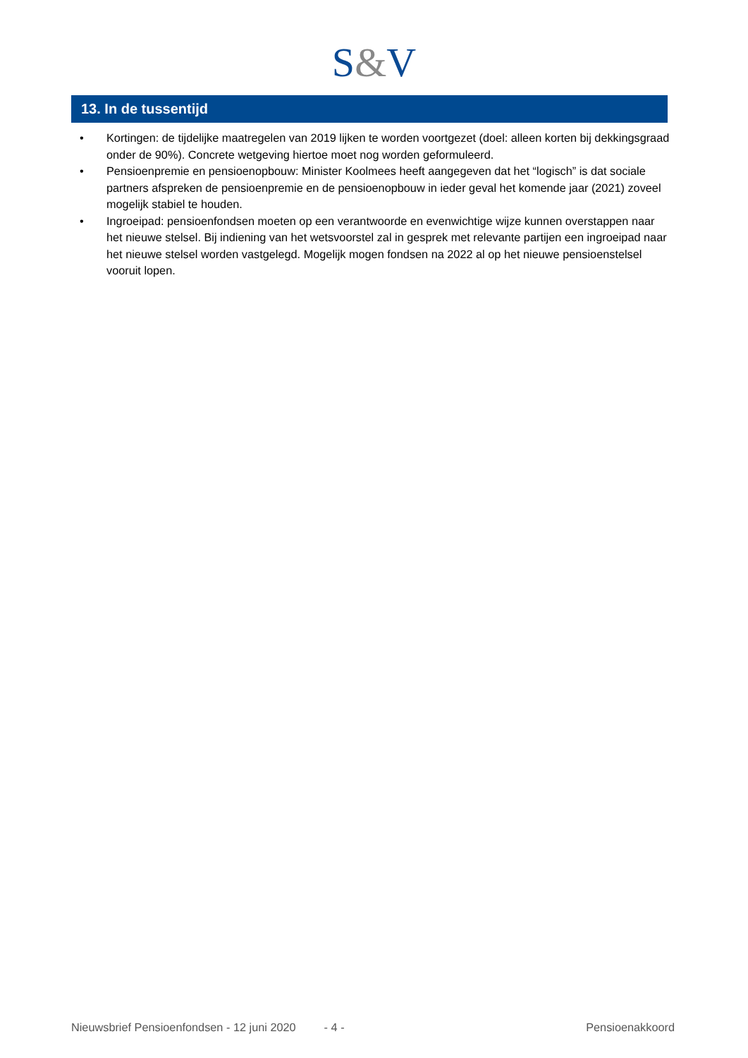S&V
13. In de tussentijd
• Kortingen: de tijdelijke maatregelen van 2019 lijken te worden voortgezet (doel: alleen korten bij dekkingsgraad onder de 90%). Concrete wetgeving hiertoe moet nog worden geformuleerd.
• Pensioenpremie en pensioenopbouw: Minister Koolmees heeft aangegeven dat het “logisch” is dat sociale partners afspreken de pensioenpremie en de pensioenopbouw in ieder geval het komende jaar (2021) zoveel mogelijk stabiel te houden.
• Ingroeipad: pensioenfondsen moeten op een verantwoorde en evenwichtige wijze kunnen overstappen naar het nieuwe stelsel. Bij indiening van het wetsvoorstel zal in gesprek met relevante partijen een ingroeipad naar het nieuwe stelsel worden vastgelegd. Mogelijk mogen fondsen na 2022 al op het nieuwe pensioenstelsel vooruit lopen.
Nieuwsbrief Pensioenfondsen - 12 juni 2020 - 4 - Pensioenakkoord